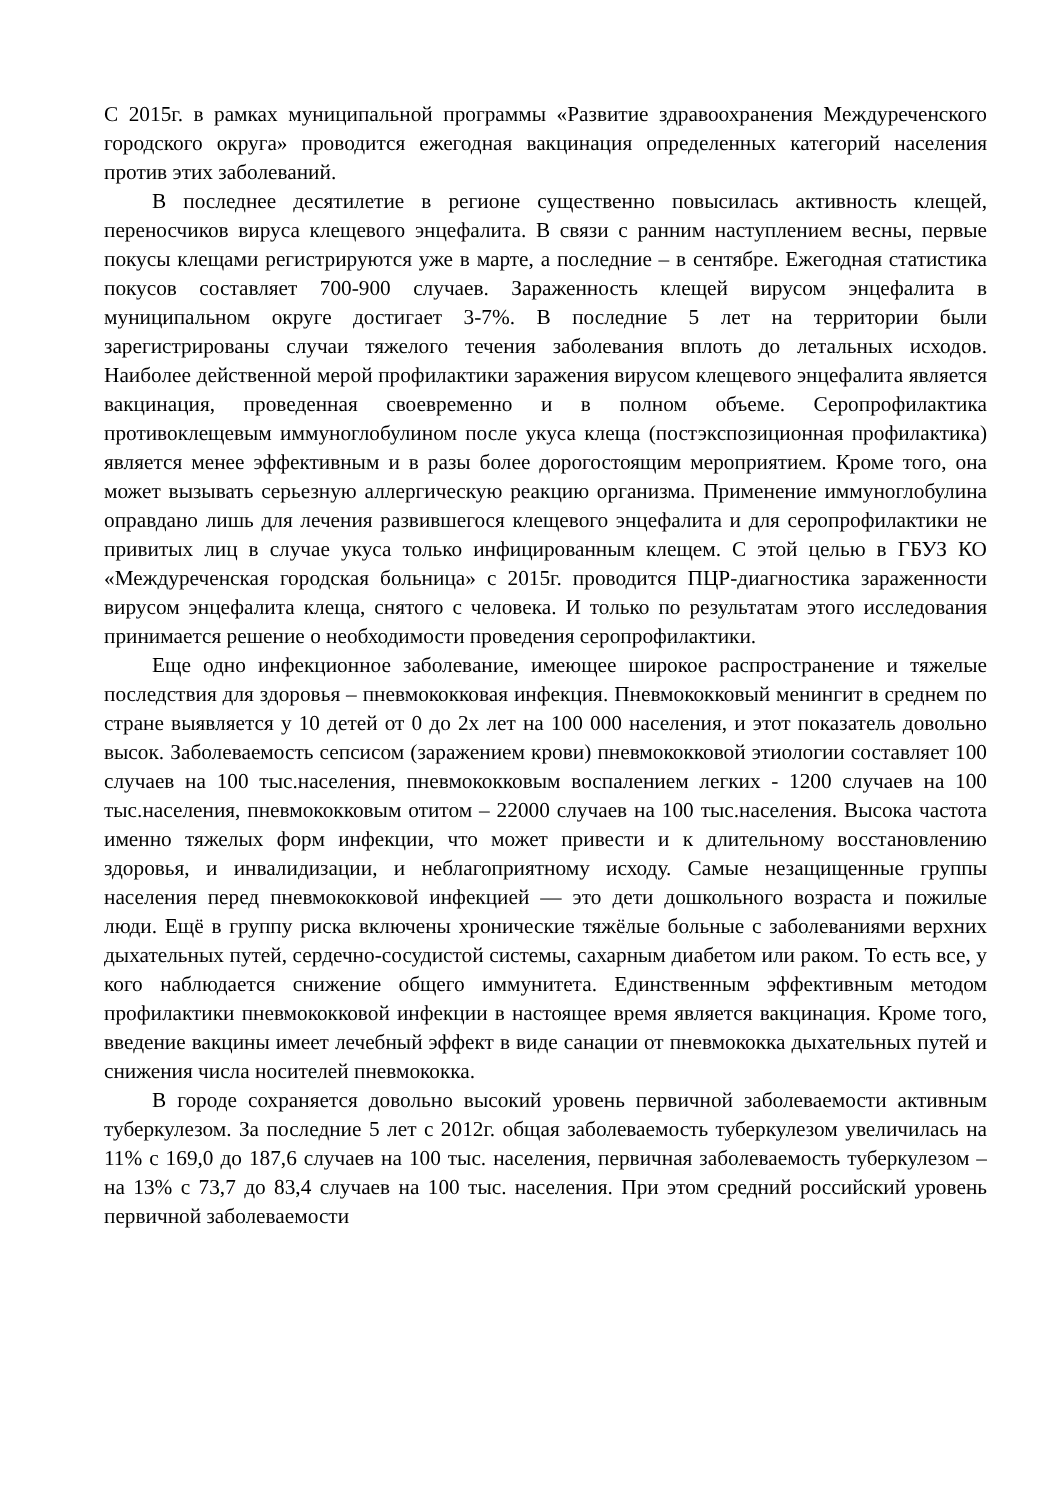С 2015г. в рамках муниципальной программы «Развитие здравоохранения Междуреченского городского округа» проводится ежегодная вакцинация определенных категорий населения против этих заболеваний.
В последнее десятилетие в регионе существенно повысилась активность клещей, переносчиков вируса клещевого энцефалита. В связи с ранним наступлением весны, первые покусы клещами регистрируются уже в марте, а последние – в сентябре. Ежегодная статистика покусов составляет 700-900 случаев. Зараженность клещей вирусом энцефалита в муниципальном округе достигает 3-7%. В последние 5 лет на территории были зарегистрированы случаи тяжелого течения заболевания вплоть до летальных исходов. Наиболее действенной мерой профилактики заражения вирусом клещевого энцефалита является вакцинация, проведенная своевременно и в полном объеме. Серопрофилактика противоклещевым иммуноглобулином после укуса клеща (постэкспозиционная профилактика) является менее эффективным и в разы более дорогостоящим мероприятием. Кроме того, она может вызывать серьезную аллергическую реакцию организма. Применение иммуноглобулина оправдано лишь для лечения развившегося клещевого энцефалита и для серопрофилактики не привитых лиц в случае укуса только инфицированным клещем. С этой целью в ГБУЗ КО «Междуреченская городская больница» с 2015г. проводится ПЦР-диагностика зараженности вирусом энцефалита клеща, снятого с человека. И только по результатам этого исследования принимается решение о необходимости проведения серопрофилактики.
Еще одно инфекционное заболевание, имеющее широкое распространение и тяжелые последствия для здоровья – пневмококковая инфекция. Пневмококковый менингит в среднем по стране выявляется у 10 детей от 0 до 2х лет на 100 000 населения, и этот показатель довольно высок. Заболеваемость сепсисом (заражением крови) пневмококковой этиологии составляет 100 случаев на 100 тыс.населения, пневмококковым воспалением легких - 1200 случаев на 100 тыс.населения, пневмококковым отитом – 22000 случаев на 100 тыс.населения. Высока частота именно тяжелых форм инфекции, что может привести и к длительному восстановлению здоровья, и инвалидизации, и неблагоприятному исходу. Самые незащищенные группы населения перед пневмококковой инфекцией — это дети дошкольного возраста и пожилые люди. Ещё в группу риска включены хронические тяжёлые больные с заболеваниями верхних дыхательных путей, сердечно-сосудистой системы, сахарным диабетом или раком. То есть все, у кого наблюдается снижение общего иммунитета. Единственным эффективным методом профилактики пневмококковой инфекции в настоящее время является вакцинация. Кроме того, введение вакцины имеет лечебный эффект в виде санации от пневмококка дыхательных путей и снижения числа носителей пневмококка.
В городе сохраняется довольно высокий уровень первичной заболеваемости активным туберкулезом. За последние 5 лет с 2012г. общая заболеваемость туберкулезом увеличилась на 11% с 169,0 до 187,6 случаев на 100 тыс. населения, первичная заболеваемость туберкулезом – на 13% с 73,7 до 83,4 случаев на 100 тыс. населения. При этом средний российский уровень первичной заболеваемости